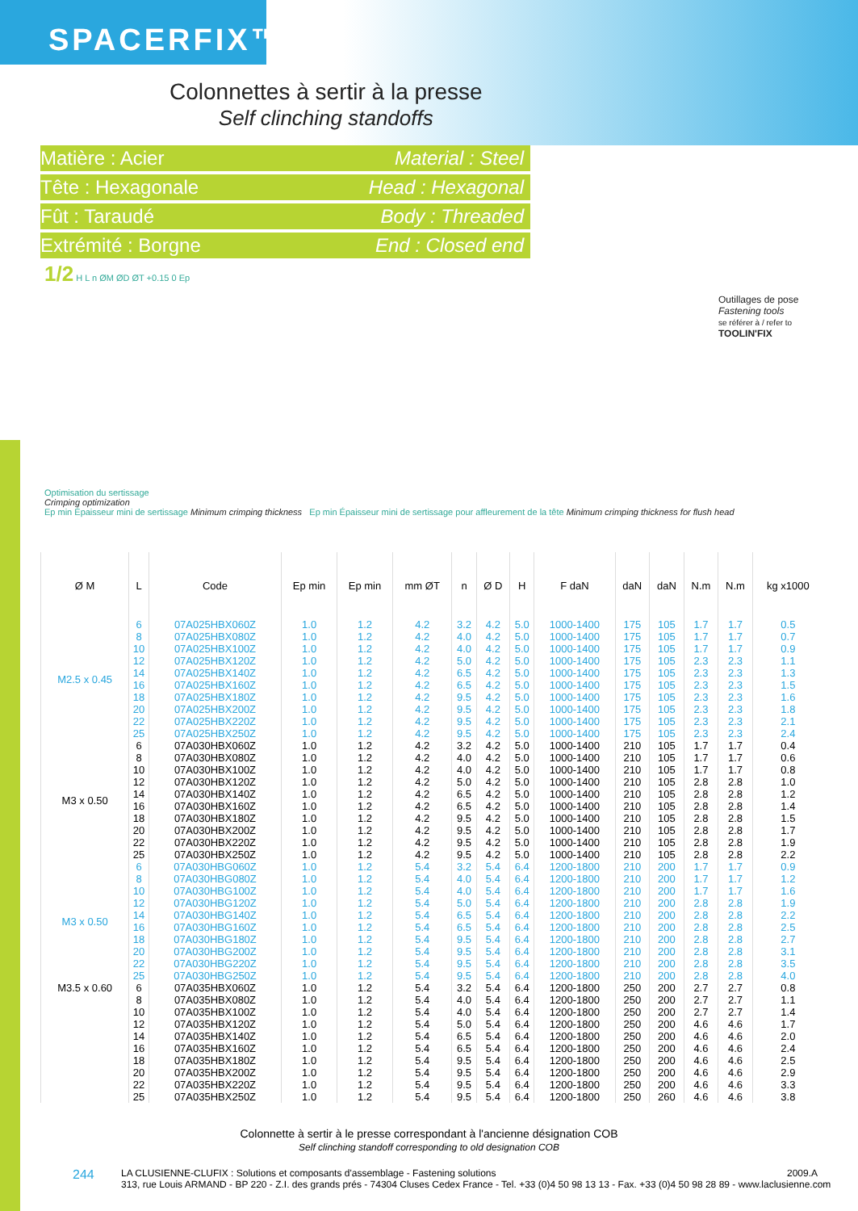SPACERFIX™
Colonnettes à sertir à la presse
Self clinching standoffs
Matière : Acier Material : Steel
Tête : Hexagonale Head : Hexagonal
Fût : Taraudé Body : Threaded
Extrémité : Borgne End : Closed end
1/2 H L n ØM ØD ØT +0.15 0 Ep
Outillages de pose
Fastening tools
se référer à / refer to
TOOLIN'FIX
Optimisation du sertissage
Crimping optimization
Ep min Épaisseur mini de sertissage Minimum crimping thickness Ep min Épaisseur mini de sertissage pour affleurement de la tête Minimum crimping thickness for flush head
| Ø M | L | Code | Ep min | Ep min | mm ØT | n | Ø D | H | F daN | daN | daN | N.m | N.m | kg x1000 |
| --- | --- | --- | --- | --- | --- | --- | --- | --- | --- | --- | --- | --- | --- | --- |
| M2.5 x 0.45 | 6 8 10 12 14 16 18 20 22 25 | 07A025HBX060Z 07A025HBX080Z 07A025HBX100Z 07A025HBX120Z 07A025HBX140Z 07A025HBX160Z 07A025HBX180Z 07A025HBX200Z 07A025HBX220Z 07A025HBX250Z | 1.0 1.0 1.0 1.0 1.0 1.0 1.0 1.0 1.0 1.0 | 1.2 1.2 1.2 1.2 1.2 1.2 1.2 1.2 1.2 1.2 | 4.2 4.2 4.2 4.2 4.2 4.2 4.2 4.2 4.2 4.2 | 3.2 4.0 4.0 5.0 6.5 6.5 9.5 9.5 9.5 9.5 | 4.2 4.2 4.2 4.2 4.2 4.2 4.2 4.2 4.2 4.2 | 5.0 5.0 5.0 5.0 5.0 5.0 5.0 5.0 5.0 5.0 | 1000-1400 1000-1400 1000-1400 1000-1400 1000-1400 1000-1400 1000-1400 1000-1400 1000-1400 1000-1400 | 175 175 175 175 175 175 175 175 175 175 | 105 105 105 105 105 105 105 105 105 105 | 1.7 1.7 1.7 2.3 2.3 2.3 2.3 2.3 2.3 2.3 | 1.7 1.7 1.7 2.3 2.3 2.3 2.3 2.3 2.3 2.3 | 0.5 0.7 0.9 1.1 1.3 1.5 1.6 1.8 2.1 2.4 |
| M3 x 0.50 | 6 8 10 12 14 16 18 20 22 25 | 07A030HBX060Z 07A030HBX080Z 07A030HBX100Z 07A030HBX120Z 07A030HBX140Z 07A030HBX160Z 07A030HBX180Z 07A030HBX200Z 07A030HBX220Z 07A030HBX250Z | 1.0 1.0 1.0 1.0 1.0 1.0 1.0 1.0 1.0 1.0 | 1.2 1.2 1.2 1.2 1.2 1.2 1.2 1.2 1.2 1.2 | 4.2 4.2 4.2 4.2 4.2 4.2 4.2 4.2 4.2 4.2 | 3.2 4.0 4.0 5.0 6.5 6.5 9.5 9.5 9.5 9.5 | 4.2 4.2 4.2 4.2 4.2 4.2 4.2 4.2 4.2 4.2 | 5.0 5.0 5.0 5.0 5.0 5.0 5.0 5.0 5.0 5.0 | 1000-1400 1000-1400 1000-1400 1000-1400 1000-1400 1000-1400 1000-1400 1000-1400 1000-1400 1000-1400 | 210 210 210 210 210 210 210 210 210 210 | 105 105 105 105 105 105 105 105 105 105 | 1.7 1.7 1.7 2.8 2.8 2.8 2.8 2.8 2.8 2.8 | 1.7 1.7 1.7 2.8 2.8 2.8 2.8 2.8 2.8 2.8 | 0.4 0.6 0.8 1.0 1.2 1.4 1.5 1.7 1.9 2.2 |
| M3 x 0.50 | 6 8 10 12 14 16 18 20 22 25 | 07A030HBG060Z 07A030HBG080Z 07A030HBG100Z 07A030HBG120Z 07A030HBG140Z 07A030HBG160Z 07A030HBG180Z 07A030HBG200Z 07A030HBG220Z 07A030HBG250Z | 1.0 1.0 1.0 1.0 1.0 1.0 1.0 1.0 1.0 1.0 | 1.2 1.2 1.2 1.2 1.2 1.2 1.2 1.2 1.2 1.2 | 5.4 5.4 5.4 5.4 5.4 5.4 5.4 5.4 5.4 5.4 | 3.2 4.0 4.0 5.0 6.5 6.5 9.5 9.5 9.5 9.5 | 5.4 5.4 5.4 5.4 5.4 5.4 5.4 5.4 5.4 5.4 | 6.4 6.4 6.4 6.4 6.4 6.4 6.4 6.4 6.4 6.4 | 1200-1800 1200-1800 1200-1800 1200-1800 1200-1800 1200-1800 1200-1800 1200-1800 1200-1800 1200-1800 | 210 210 210 210 210 210 210 210 210 210 | 200 200 200 200 200 200 200 200 200 200 | 1.7 1.7 1.7 2.8 2.8 2.8 2.8 2.8 2.8 2.8 | 1.7 1.7 1.7 2.8 2.8 2.8 2.8 2.8 2.8 2.8 | 0.9 1.2 1.6 1.9 2.2 2.5 2.7 3.1 3.5 4.0 |
| M3.5 x 0.60 | 6 8 10 12 14 16 18 20 22 25 | 07A035HBX060Z 07A035HBX080Z 07A035HBX100Z 07A035HBX120Z 07A035HBX140Z 07A035HBX160Z 07A035HBX180Z 07A035HBX200Z 07A035HBX220Z 07A035HBX250Z | 1.0 1.0 1.0 1.0 1.0 1.0 1.0 1.0 1.0 1.0 | 1.2 1.2 1.2 1.2 1.2 1.2 1.2 1.2 1.2 1.2 | 5.4 5.4 5.4 5.4 5.4 5.4 5.4 5.4 5.4 5.4 | 3.2 4.0 4.0 5.0 6.5 6.5 9.5 9.5 9.5 9.5 | 5.4 5.4 5.4 5.4 5.4 5.4 5.4 5.4 5.4 5.4 | 6.4 6.4 6.4 6.4 6.4 6.4 6.4 6.4 6.4 6.4 | 1200-1800 1200-1800 1200-1800 1200-1800 1200-1800 1200-1800 1200-1800 1200-1800 1200-1800 1200-1800 | 250 250 250 250 250 250 250 250 250 250 | 200 200 200 200 200 200 200 200 200 260 | 2.7 2.7 2.7 4.6 4.6 4.6 4.6 4.6 4.6 4.6 | 2.7 2.7 2.7 4.6 4.6 4.6 4.6 4.6 4.6 4.6 | 0.8 1.1 1.4 1.7 2.0 2.4 2.5 2.9 3.3 3.8 |
Colonnette à sertir à le presse correspondant à l'ancienne désignation COB
Self clinching standoff corresponding to old designation COB
244 LA CLUSIENNE-CLUFIX : Solutions et composants d'assemblage - Fastening solutions 2009.A
313, rue Louis ARMAND - BP 220 - Z.I. des grands prés - 74304 Cluses Cedex France - Tel. +33 (0)4 50 98 13 13 - Fax. +33 (0)4 50 98 28 89 - www.laclusienne.com